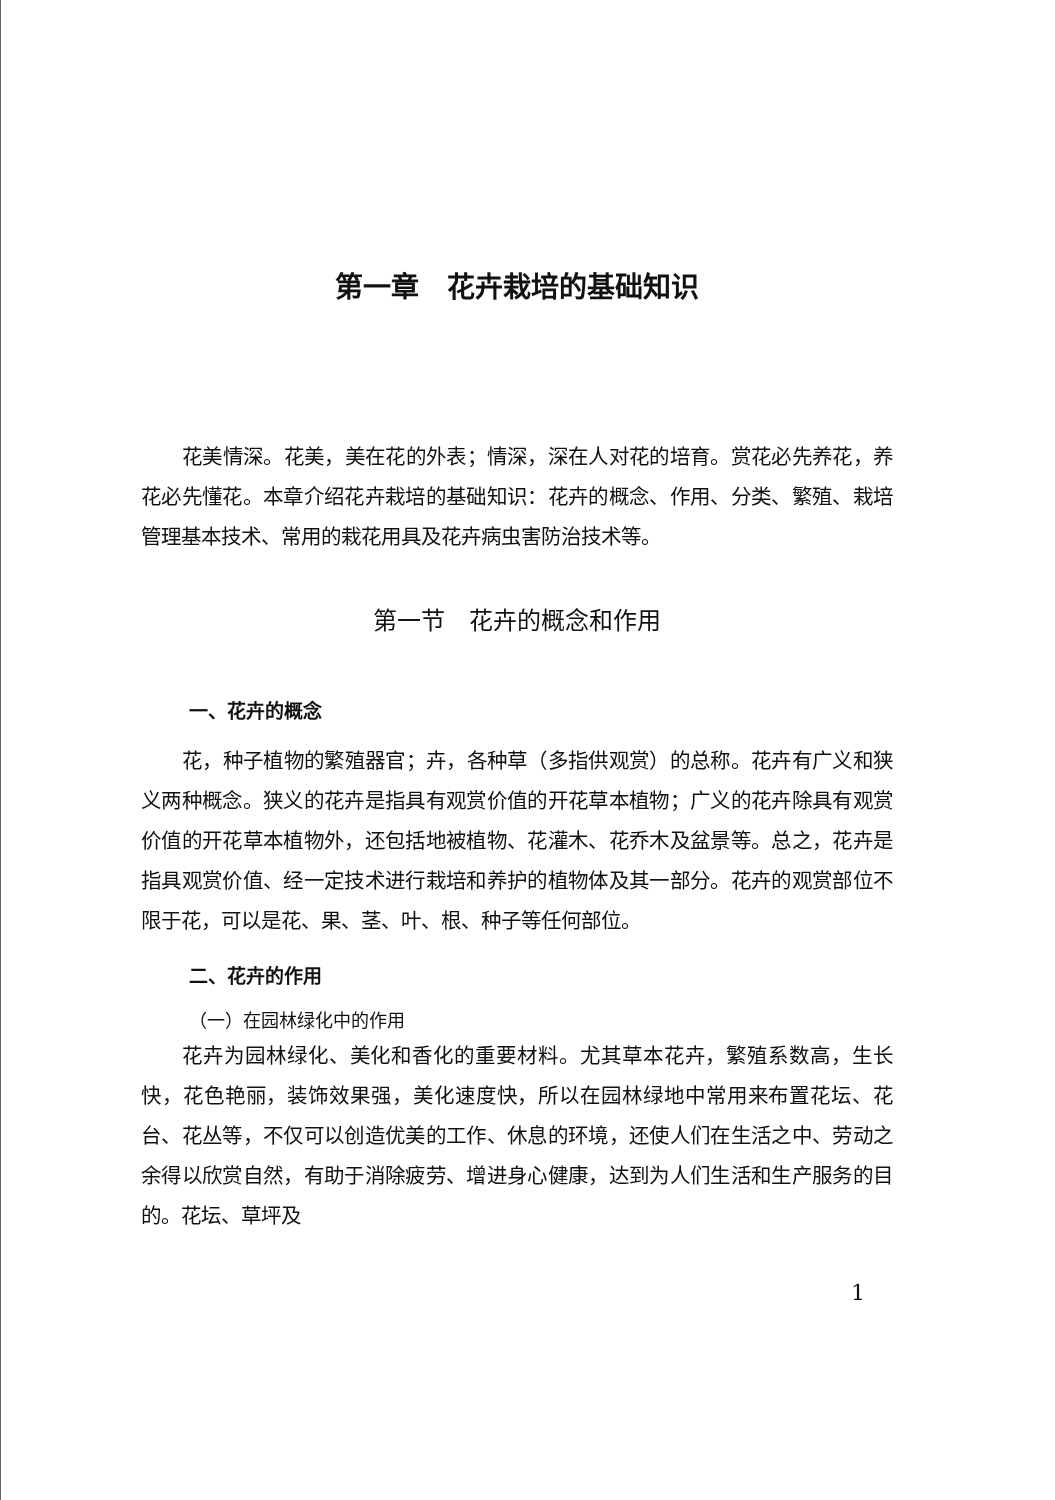第一章　花卉栽培的基础知识
花美情深。花美，美在花的外表；情深，深在人对花的培育。赏花必先养花，养花必先懂花。本章介绍花卉栽培的基础知识：花卉的概念、作用、分类、繁殖、栽培管理基本技术、常用的栽花用具及花卉病虫害防治技术等。
第一节　花卉的概念和作用
一、花卉的概念
花，种子植物的繁殖器官；卉，各种草（多指供观赏）的总称。花卉有广义和狭义两种概念。狭义的花卉是指具有观赏价值的开花草本植物；广义的花卉除具有观赏价值的开花草本植物外，还包括地被植物、花灌木、花乔木及盆景等。总之，花卉是指具观赏价值、经一定技术进行栽培和养护的植物体及其一部分。花卉的观赏部位不限于花，可以是花、果、茎、叶、根、种子等任何部位。
二、花卉的作用
（一）在园林绿化中的作用
花卉为园林绿化、美化和香化的重要材料。尤其草本花卉，繁殖系数高，生长快，花色艳丽，装饰效果强，美化速度快，所以在园林绿地中常用来布置花坛、花台、花丛等，不仅可以创造优美的工作、休息的环境，还使人们在生活之中、劳动之余得以欣赏自然，有助于消除疲劳、增进身心健康，达到为人们生活和生产服务的目的。花坛、草坪及
1